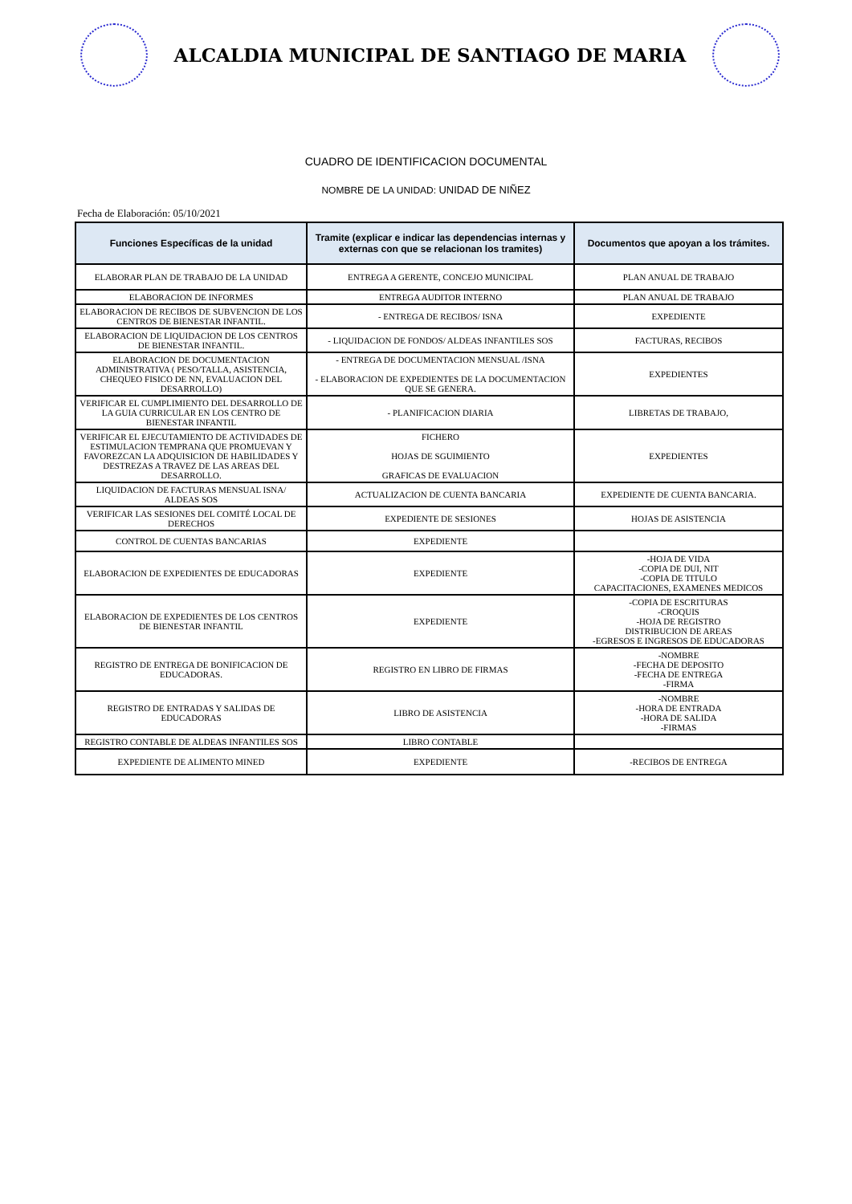ALCALDIA MUNICIPAL DE SANTIAGO DE MARIA
CUADRO DE IDENTIFICACION DOCUMENTAL
NOMBRE DE LA UNIDAD: UNIDAD DE NIÑEZ
Fecha de Elaboración: 05/10/2021
| Funciones Específicas de la unidad | Tramite (explicar e indicar las dependencias internas y externas con que se relacionan los tramites) | Documentos que apoyan a los trámites. |
| --- | --- | --- |
| ELABORAR PLAN DE TRABAJO DE LA UNIDAD | ENTREGA A GERENTE, CONCEJO MUNICIPAL | PLAN ANUAL DE TRABAJO |
| ELABORACION DE INFORMES | ENTREGA AUDITOR INTERNO | PLAN ANUAL DE TRABAJO |
| ELABORACION DE RECIBOS DE SUBVENCION DE LOS CENTROS DE BIENESTAR INFANTIL. | - ENTREGA DE RECIBOS/ ISNA | EXPEDIENTE |
| ELABORACION DE LIQUIDACION DE LOS CENTROS DE BIENESTAR INFANTIL. | - LIQUIDACION DE FONDOS/ ALDEAS INFANTILES SOS | FACTURAS, RECIBOS |
| ELABORACION DE DOCUMENTACION ADMINISTRATIVA ( PESO/TALLA, ASISTENCIA, CHEQUEO FISICO DE NN, EVALUACION DEL DESARROLLO) | - ENTREGA DE DOCUMENTACION MENSUAL /ISNA - ELABORACION DE EXPEDIENTES DE LA DOCUMENTACION QUE SE GENERA. | EXPEDIENTES |
| VERIFICAR EL CUMPLIMIENTO DEL DESARROLLO DE LA GUIA CURRICULAR EN LOS CENTRO DE BIENESTAR INFANTIL | - PLANIFICACION DIARIA | LIBRETAS DE TRABAJO, |
| VERIFICAR EL EJECUTAMIENTO DE ACTIVIDADES DE ESTIMULACION TEMPRANA QUE PROMUEVAN Y FAVOREZCAN LA ADQUISICION DE HABILIDADES Y DESTREZAS A TRAVEZ DE LAS AREAS DEL DESARROLLO. | FICHERO HOJAS DE SGUIMIENTO GRAFICAS DE EVALUACION | EXPEDIENTES |
| LIQUIDACION DE FACTURAS MENSUAL ISNA/ ALDEAS SOS | ACTUALIZACION DE CUENTA BANCARIA | EXPEDIENTE DE CUENTA BANCARIA. |
| VERIFICAR LAS SESIONES DEL COMITÉ LOCAL DE DERECHOS | EXPEDIENTE DE SESIONES | HOJAS DE ASISTENCIA |
| CONTROL DE CUENTAS BANCARIAS | EXPEDIENTE | |
| ELABORACION DE EXPEDIENTES DE EDUCADORAS | EXPEDIENTE | -HOJA DE VIDA -COPIA DE DUI, NIT -COPIA DE TITULO CAPACITACIONES, EXAMENES MEDICOS |
| ELABORACION DE EXPEDIENTES DE LOS CENTROS DE BIENESTAR INFANTIL | EXPEDIENTE | -COPIA DE ESCRITURAS -CROQUIS -HOJA DE REGISTRO DISTRIBUCION DE AREAS -EGRESOS E INGRESOS DE EDUCADORAS |
| REGISTRO DE ENTREGA DE BONIFICACION DE EDUCADORAS. | REGISTRO EN LIBRO DE FIRMAS | -NOMBRE -FECHA DE DEPOSITO -FECHA DE ENTREGA -FIRMA |
| REGISTRO DE ENTRADAS Y SALIDAS DE EDUCADORAS | LIBRO DE ASISTENCIA | -NOMBRE -HORA DE ENTRADA -HORA DE SALIDA -FIRMAS |
| REGISTRO CONTABLE DE ALDEAS INFANTILES SOS | LIBRO CONTABLE | |
| EXPEDIENTE DE ALIMENTO MINED | EXPEDIENTE | -RECIBOS DE ENTREGA |